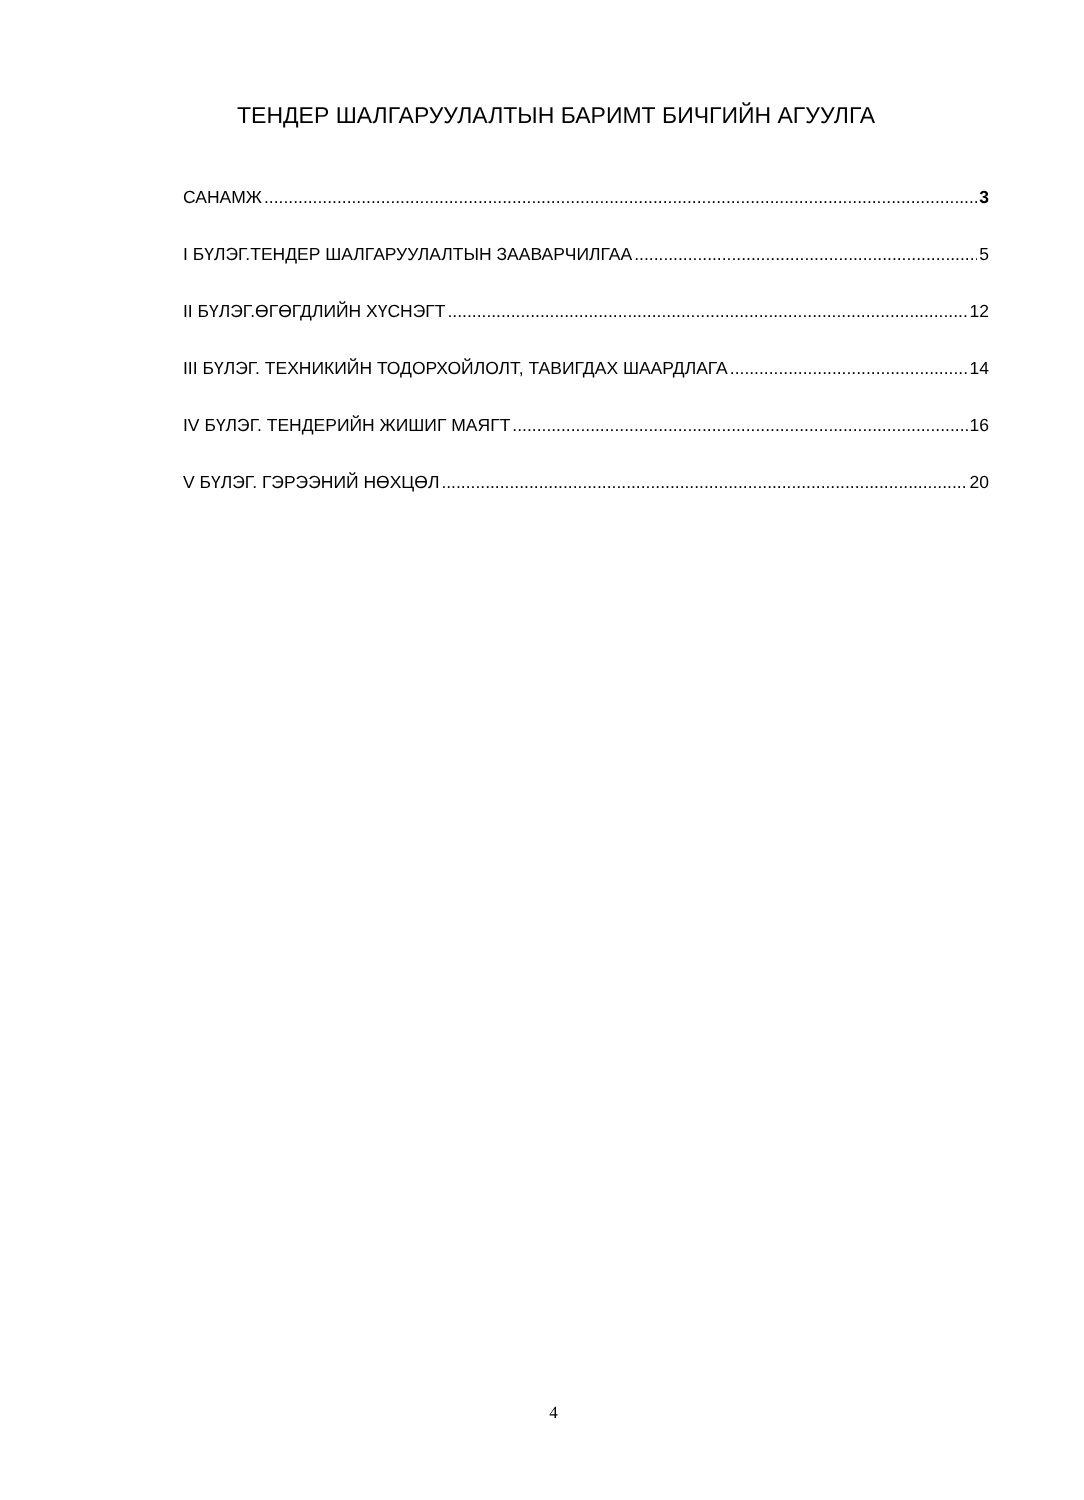ТЕНДЕР ШАЛГАРУУЛАЛТЫН БАРИМТ БИЧГИЙН АГУУЛГА
САНАМЖ 3
I БҮЛЭГ.ТЕНДЕР ШАЛГАРУУЛАЛТЫН ЗААВАРЧИЛГАА 5
II БҮЛЭГ.ӨГӨГДЛИЙН ХҮСНЭГТ 12
III БҮЛЭГ. ТЕХНИКИЙН ТОДОРХОЙЛОЛТ, ТАВИГДАХ ШААРДЛАГА 14
IV БҮЛЭГ. ТЕНДЕРИЙН ЖИШИГ МАЯГТ 16
V БҮЛЭГ. ГЭРЭЭНИЙ НӨХЦӨЛ 20
4